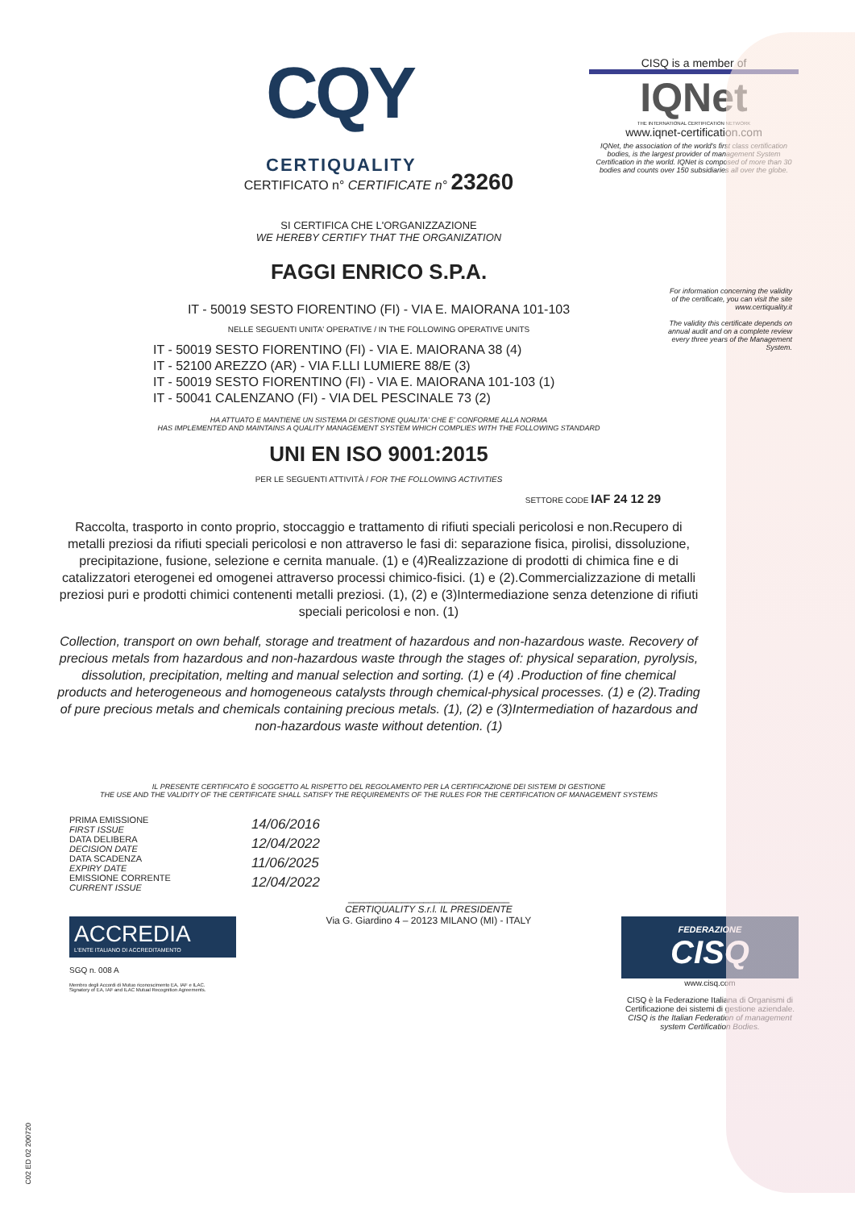CQY
CERTIQUALITY
CISQ is a member of
IQNet
THE INTERNATIONAL CERTIFICATION NETWORK
www.iqnet-certification.com
IQNet, the association of the world's first class certification bodies, is the largest provider of management System Certification in the world. IQNet is composed of more than 30 bodies and counts over 150 subsidiaries all over the globe.
For information concerning the validity of the certificate, you can visit the site www.certiquality.it
The validity this certificate depends on annual audit and on a complete review every three years of the Management System.
CERTIFICATO n° CERTIFICATE n° 23260
SI CERTIFICA CHE L'ORGANIZZAZIONE
WE HEREBY CERTIFY THAT THE ORGANIZATION
FAGGI ENRICO S.P.A.
IT - 50019 SESTO FIORENTINO (FI) - VIA E. MAIORANA 101-103
NELLE SEGUENTI UNITA' OPERATIVE / IN THE FOLLOWING OPERATIVE UNITS
IT - 50019 SESTO FIORENTINO (FI) - VIA E. MAIORANA 38 (4)
IT - 52100 AREZZO (AR) - VIA F.LLI LUMIERE 88/E (3)
IT - 50019 SESTO FIORENTINO (FI) - VIA E. MAIORANA 101-103 (1)
IT - 50041 CALENZANO (FI) - VIA DEL PESCINALE 73 (2)
HA ATTUATO E MANTIENE UN SISTEMA DI GESTIONE QUALITA' CHE E' CONFORME ALLA NORMA
HAS IMPLEMENTED AND MAINTAINS A QUALITY MANAGEMENT SYSTEM WHICH COMPLIES WITH THE FOLLOWING STANDARD
UNI EN ISO 9001:2015
PER LE SEGUENTI ATTIVITÀ / FOR THE FOLLOWING ACTIVITIES
SETTORE CODE IAF 24 12 29
Raccolta, trasporto in conto proprio, stoccaggio e trattamento di rifiuti speciali pericolosi e non.Recupero di metalli preziosi da rifiuti speciali pericolosi e non attraverso le fasi di: separazione fisica, pirolisi, dissoluzione, precipitazione, fusione, selezione e cernita manuale. (1) e (4)Realizzazione di prodotti di chimica fine e di catalizzatori eterogenei ed omogenei attraverso processi chimico-fisici. (1) e (2).Commercializzazione di metalli preziosi puri e prodotti chimici contenenti metalli preziosi. (1), (2) e (3)Intermediazione senza detenzione di rifiuti speciali pericolosi e non. (1)
Collection, transport on own behalf, storage and treatment of hazardous and non-hazardous waste. Recovery of precious metals from hazardous and non-hazardous waste through the stages of: physical separation, pyrolysis, dissolution, precipitation, melting and manual selection and sorting. (1) e (4) .Production of fine chemical products and heterogeneous and homogeneous catalysts through chemical-physical processes. (1) e (2).Trading of pure precious metals and chemicals containing precious metals. (1), (2) e (3)Intermediation of hazardous and non-hazardous waste without detention. (1)
IL PRESENTE CERTIFICATO È SOGGETTO AL RISPETTO DEL REGOLAMENTO PER LA CERTIFICAZIONE DEI SISTEMI DI GESTIONE
THE USE AND THE VALIDITY OF THE CERTIFICATE SHALL SATISFY THE REQUIREMENTS OF THE RULES FOR THE CERTIFICATION OF MANAGEMENT SYSTEMS
PRIMA EMISSIONE
FIRST ISSUE
DATA DELIBERA
DECISION DATE
DATA SCADENZA
EXPIRY DATE
EMISSIONE CORRENTE
CURRENT ISSUE
14/06/2016
12/04/2022
11/06/2025
12/04/2022
ACCREDIA
L'ENTE ITALIANO DI ACCREDITAMENTO
SGQ n. 008 A
Membro degli Accordi di Mutuo riconoscimento EA, IAF e ILAC.
Signatory of EA, IAF and ILAC Mutual Recognition Agreements.
______________________________
CERTIQUALITY S.r.l. IL PRESIDENTE
Via G. Giardino 4 – 20123 MILANO (MI) - ITALY
FEDERAZIONE
CISQ
www.cisq.com
CISQ è la Federazione Italiana di Organismi di Certificazione dei sistemi di gestione aziendale.
CISQ is the Italian Federation of management system Certification Bodies.
C02 ED 02 200720